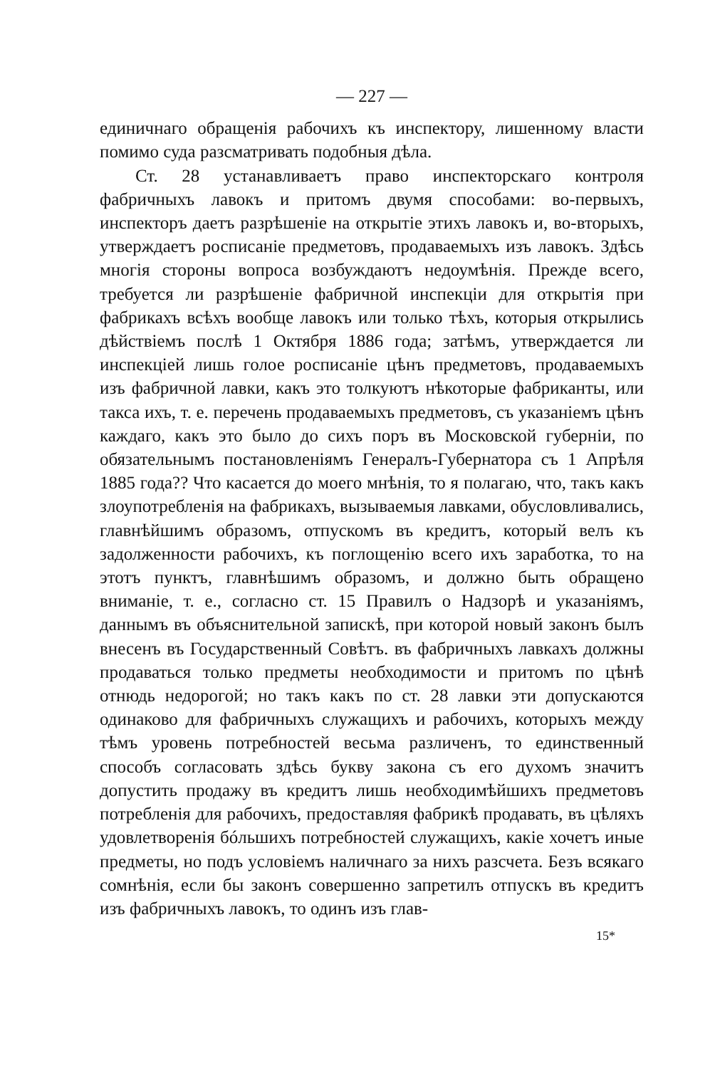— 227 —
единичнаго обращенія рабочихъ къ инспектору, лишенному власти помимо суда разсматривать подобныя дѣла.
Ст. 28 устанавливаетъ право инспекторскаго контроля фабричныхъ лавокъ и притомъ двумя способами: во-первыхъ, инспекторъ даетъ разрѣшеніе на открытіе этихъ лавокъ и, во-вторыхъ, утверждаетъ росписаніе предметовъ, продаваемыхъ изъ лавокъ. Здѣсь многія стороны вопроса возбуждаютъ недоумѣнія. Прежде всего, требуется ли разрѣшеніе фабричной инспекціи для открытія при фабрикахъ всѣхъ вообще лавокъ или только тѣхъ, которыя открылись дѣйствіемъ послѣ 1 Октября 1886 года; затѣмъ, утверждается ли инспекціей лишь голое росписаніе цѣнъ предметовъ, продаваемыхъ изъ фабричной лавки, какъ это толкуютъ нѣкоторые фабриканты, или такса ихъ, т. е. перечень продаваемыхъ предметовъ, съ указаніемъ цѣнъ каждаго, какъ это было до сихъ поръ въ Московской губерніи, по обязательнымъ постановленіямъ Генералъ-Губернатора съ 1 Апрѣля 1885 года?? Что касается до моего мнѣнія, то я полагаю, что, такъ какъ злоупотребленія на фабрикахъ, вызываемыя лавками, обусловливались, главнѣйшимъ образомъ, отпускомъ въ кредитъ, который велъ къ задолженности рабочихъ, къ поглощенію всего ихъ заработка, то на этотъ пунктъ, главнѣшимъ образомъ, и должно быть обращено вниманіе, т. е., согласно ст. 15 Правилъ о Надзорѣ и указаніямъ, даннымъ въ объяснительной запискѣ, при которой новый законъ былъ внесенъ въ Государственный Совѣтъ. въ фабричныхъ лавкахъ должны продаваться только предметы необходимости и притомъ по цѣнѣ отнюдь недорогой; но такъ какъ по ст. 28 лавки эти допускаются одинаково для фабричныхъ служащихъ и рабочихъ, которыхъ между тѣмъ уровень потребностей весьма различенъ, то единственный способъ согласовать здѣсь букву закона съ его духомъ значитъ допустить продажу въ кредитъ лишь необходимѣйшихъ предметовъ потребленія для рабочихъ, предоставляя фабрикѣ продавать, въ цѣляхъ удовлетворенія бóльшихъ потребностей служащихъ, какіе хочетъ иные предметы, но подъ условіемъ наличнаго за нихъ разсчета. Безъ всякаго сомнѣнія, если бы законъ совершенно запретилъ отпускъ въ кредитъ изъ фабричныхъ лавокъ, то одинъ изъ глав-
15*